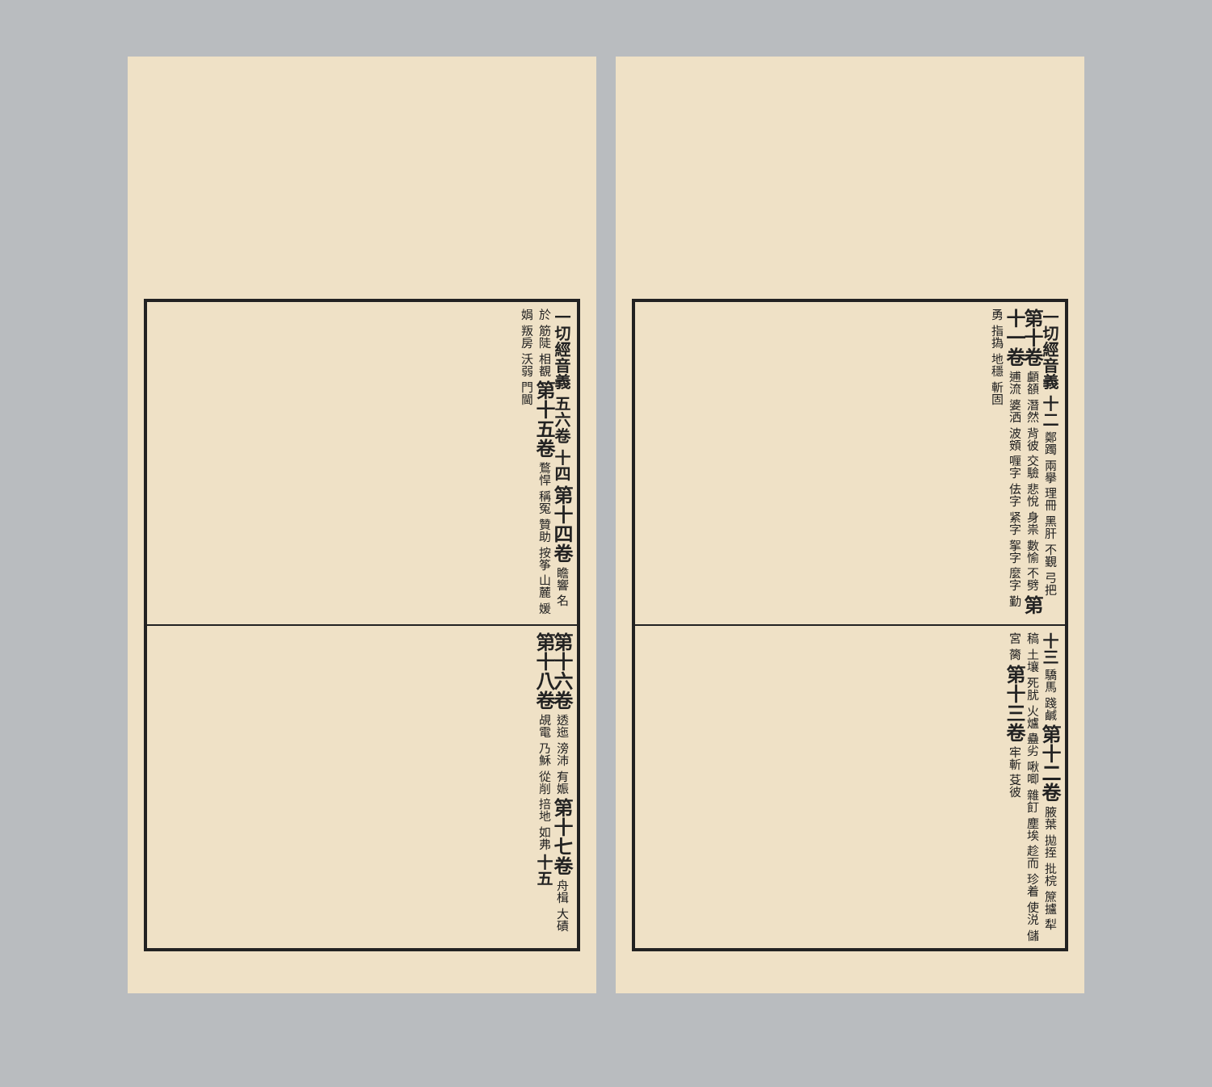一切經音義 五六卷 十四 第十四卷 瞻響 名於 筋陡 相覩 第十五卷 鶩悍 稱冤 贊助 按筝 山麓 媛娟 叛房 沃弱 門閫
第十六卷 透迤 滂沛 有娠 第十七卷 舟楫 大磧 第十八卷 覘電 乃穌 從削 掊地 如弗 十五
一切經音義 十二 鄭躅 兩擧 理冊 黑肝 不覲 弓把 第十卷 顱頟 潛然 背彼 交驗 悲悅 身祟 數愉 不劈 第十一卷 逋流 婆洒 波頞 喱字 佉字 紧字 挐字 麼字 勤勇 指撝 地穩 斬固
十三 驕馬 踐鹹 第十二卷 腋葉 拋挃 批梡 䉀攎 犁稿 土壤 死肬 火爐 蠱劣 啾唧 雜飣 塵埃 趁而 珍着 使涚 儲宮 膐 第十三卷 牢斬 芟彼